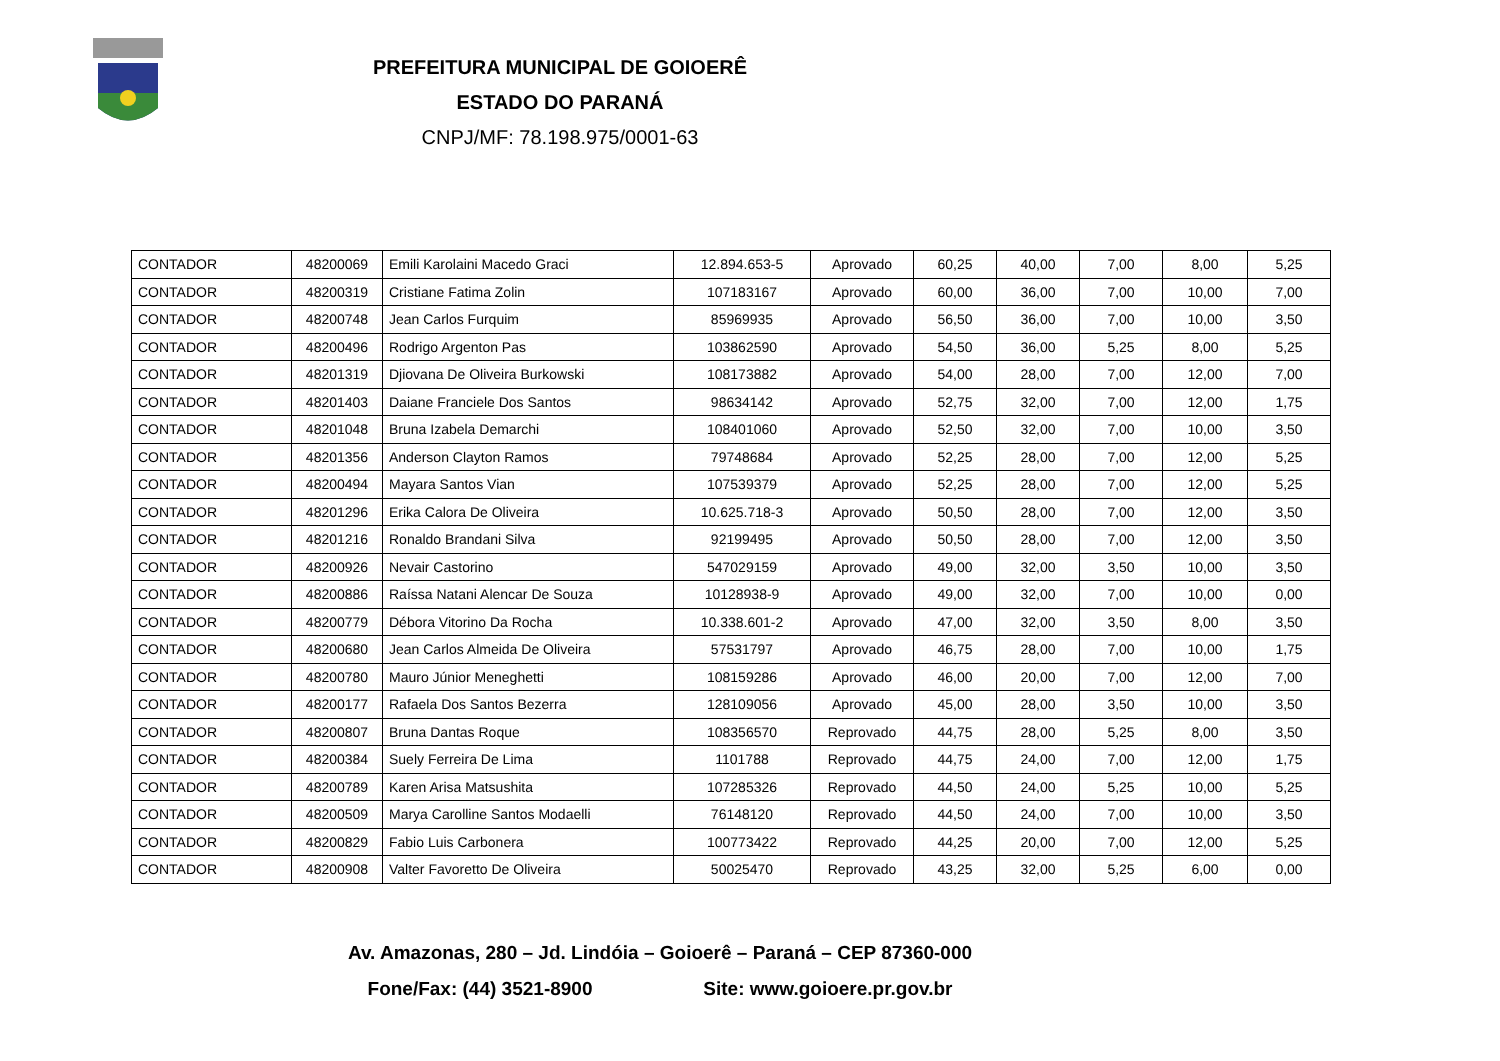PREFEITURA MUNICIPAL DE GOIOERÊ
ESTADO DO PARANÁ
CNPJ/MF: 78.198.975/0001-63
| CONTADOR | 48200069 | Emili Karolaini Macedo Graci | 12.894.653-5 | Aprovado | 60,25 | 40,00 | 7,00 | 8,00 | 5,25 |
| CONTADOR | 48200319 | Cristiane Fatima Zolin | 107183167 | Aprovado | 60,00 | 36,00 | 7,00 | 10,00 | 7,00 |
| CONTADOR | 48200748 | Jean Carlos Furquim | 85969935 | Aprovado | 56,50 | 36,00 | 7,00 | 10,00 | 3,50 |
| CONTADOR | 48200496 | Rodrigo Argenton Pas | 103862590 | Aprovado | 54,50 | 36,00 | 5,25 | 8,00 | 5,25 |
| CONTADOR | 48201319 | Djiovana De Oliveira Burkowski | 108173882 | Aprovado | 54,00 | 28,00 | 7,00 | 12,00 | 7,00 |
| CONTADOR | 48201403 | Daiane Franciele Dos Santos | 98634142 | Aprovado | 52,75 | 32,00 | 7,00 | 12,00 | 1,75 |
| CONTADOR | 48201048 | Bruna Izabela Demarchi | 108401060 | Aprovado | 52,50 | 32,00 | 7,00 | 10,00 | 3,50 |
| CONTADOR | 48201356 | Anderson Clayton Ramos | 79748684 | Aprovado | 52,25 | 28,00 | 7,00 | 12,00 | 5,25 |
| CONTADOR | 48200494 | Mayara Santos Vian | 107539379 | Aprovado | 52,25 | 28,00 | 7,00 | 12,00 | 5,25 |
| CONTADOR | 48201296 | Erika Calora De Oliveira | 10.625.718-3 | Aprovado | 50,50 | 28,00 | 7,00 | 12,00 | 3,50 |
| CONTADOR | 48201216 | Ronaldo Brandani Silva | 92199495 | Aprovado | 50,50 | 28,00 | 7,00 | 12,00 | 3,50 |
| CONTADOR | 48200926 | Nevair Castorino | 547029159 | Aprovado | 49,00 | 32,00 | 3,50 | 10,00 | 3,50 |
| CONTADOR | 48200886 | Raíssa Natani Alencar De Souza | 10128938-9 | Aprovado | 49,00 | 32,00 | 7,00 | 10,00 | 0,00 |
| CONTADOR | 48200779 | Débora Vitorino Da Rocha | 10.338.601-2 | Aprovado | 47,00 | 32,00 | 3,50 | 8,00 | 3,50 |
| CONTADOR | 48200680 | Jean Carlos Almeida De Oliveira | 57531797 | Aprovado | 46,75 | 28,00 | 7,00 | 10,00 | 1,75 |
| CONTADOR | 48200780 | Mauro Júnior Meneghetti | 108159286 | Aprovado | 46,00 | 20,00 | 7,00 | 12,00 | 7,00 |
| CONTADOR | 48200177 | Rafaela Dos Santos Bezerra | 128109056 | Aprovado | 45,00 | 28,00 | 3,50 | 10,00 | 3,50 |
| CONTADOR | 48200807 | Bruna Dantas Roque | 108356570 | Reprovado | 44,75 | 28,00 | 5,25 | 8,00 | 3,50 |
| CONTADOR | 48200384 | Suely Ferreira De Lima | 1101788 | Reprovado | 44,75 | 24,00 | 7,00 | 12,00 | 1,75 |
| CONTADOR | 48200789 | Karen Arisa Matsushita | 107285326 | Reprovado | 44,50 | 24,00 | 5,25 | 10,00 | 5,25 |
| CONTADOR | 48200509 | Marya Carolline Santos Modaelli | 76148120 | Reprovado | 44,50 | 24,00 | 7,00 | 10,00 | 3,50 |
| CONTADOR | 48200829 | Fabio Luis Carbonera | 100773422 | Reprovado | 44,25 | 20,00 | 7,00 | 12,00 | 5,25 |
| CONTADOR | 48200908 | Valter Favoretto De Oliveira | 50025470 | Reprovado | 43,25 | 32,00 | 5,25 | 6,00 | 0,00 |
Av. Amazonas, 280 – Jd. Lindóia – Goioerê – Paraná – CEP 87360-000
Fone/Fax: (44) 3521-8900 Site: www.goioere.pr.gov.br